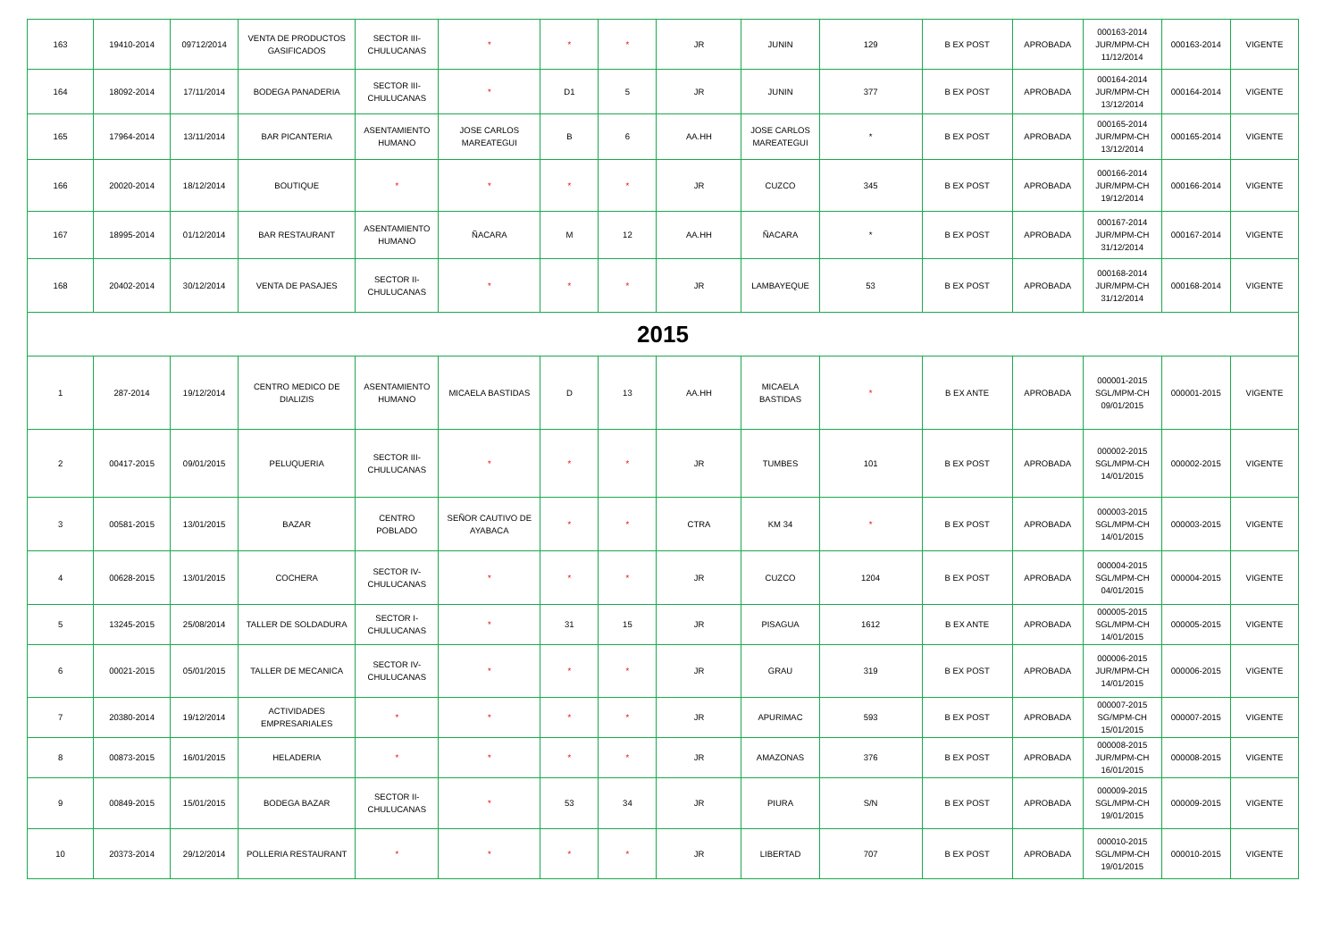| 163 | 19410-2014 | 09712/2014 | VENTA DE PRODUCTOS GASIFICADOS | SECTOR III-CHULUCANAS | * | * | * | JR | JUNIN | 129 | B EX POST | APROBADA | 000163-2014 JUR/MPM-CH 11/12/2014 | 000163-2014 | VIGENTE |
| 164 | 18092-2014 | 17/11/2014 | BODEGA PANADERIA | SECTOR III-CHULUCANAS | * | D1 | 5 | JR | JUNIN | 377 | B EX POST | APROBADA | 000164-2014 JUR/MPM-CH 13/12/2014 | 000164-2014 | VIGENTE |
| 165 | 17964-2014 | 13/11/2014 | BAR PICANTERIA | ASENTAMIENTO HUMANO | JOSE CARLOS MAREATEGUI | B | 6 | AA.HH | JOSE CARLOS MAREATEGUI | * | B EX POST | APROBADA | 000165-2014 JUR/MPM-CH 13/12/2014 | 000165-2014 | VIGENTE |
| 166 | 20020-2014 | 18/12/2014 | BOUTIQUE | * | * | * | * | JR | CUZCO | 345 | B EX POST | APROBADA | 000166-2014 JUR/MPM-CH 19/12/2014 | 000166-2014 | VIGENTE |
| 167 | 18995-2014 | 01/12/2014 | BAR RESTAURANT | ASENTAMIENTO HUMANO | ÑACARA | M | 12 | AA.HH | ÑACARA | * | B EX POST | APROBADA | 000167-2014 JUR/MPM-CH 31/12/2014 | 000167-2014 | VIGENTE |
| 168 | 20402-2014 | 30/12/2014 | VENTA DE PASAJES | SECTOR II-CHULUCANAS | * | * | * | JR | LAMBAYEQUE | 53 | B EX POST | APROBADA | 000168-2014 JUR/MPM-CH 31/12/2014 | 000168-2014 | VIGENTE |
| 2015 | | | | | | | | | | | | | | | |
| 1 | 287-2014 | 19/12/2014 | CENTRO MEDICO DE DIALIZIS | ASENTAMIENTO HUMANO | MICAELA BASTIDAS | D | 13 | AA.HH | MICAELA BASTIDAS | * | B EX ANTE | APROBADA | 000001-2015 SGL/MPM-CH 09/01/2015 | 000001-2015 | VIGENTE |
| 2 | 00417-2015 | 09/01/2015 | PELUQUERIA | SECTOR III-CHULUCANAS | * | * | * | JR | TUMBES | 101 | B EX POST | APROBADA | 000002-2015 SGL/MPM-CH 14/01/2015 | 000002-2015 | VIGENTE |
| 3 | 00581-2015 | 13/01/2015 | BAZAR | CENTRO POBLADO | SEÑOR CAUTIVO DE AYABACA | * | * | CTRA | KM 34 | * | B EX POST | APROBADA | 000003-2015 SGL/MPM-CH 14/01/2015 | 000003-2015 | VIGENTE |
| 4 | 00628-2015 | 13/01/2015 | COCHERA | SECTOR IV-CHULUCANAS | * | * | * | JR | CUZCO | 1204 | B EX POST | APROBADA | 000004-2015 SGL/MPM-CH 04/01/2015 | 000004-2015 | VIGENTE |
| 5 | 13245-2015 | 25/08/2014 | TALLER DE SOLDADURA | SECTOR I-CHULUCANAS | * | 31 | 15 | JR | PISAGUA | 1612 | B EX ANTE | APROBADA | 000005-2015 SGL/MPM-CH 14/01/2015 | 000005-2015 | VIGENTE |
| 6 | 00021-2015 | 05/01/2015 | TALLER DE MECANICA | SECTOR IV-CHULUCANAS | * | * | * | JR | GRAU | 319 | B EX POST | APROBADA | 000006-2015 JUR/MPM-CH 14/01/2015 | 000006-2015 | VIGENTE |
| 7 | 20380-2014 | 19/12/2014 | ACTIVIDADES EMPRESARIALES | * | * | * | * | JR | APURIMAC | 593 | B EX POST | APROBADA | 000007-2015 SG/MPM-CH 15/01/2015 | 000007-2015 | VIGENTE |
| 8 | 00873-2015 | 16/01/2015 | HELADERIA | * | * | * | * | JR | AMAZONAS | 376 | B EX POST | APROBADA | 000008-2015 JUR/MPM-CH 16/01/2015 | 000008-2015 | VIGENTE |
| 9 | 00849-2015 | 15/01/2015 | BODEGA BAZAR | SECTOR II-CHULUCANAS | * | 53 | 34 | JR | PIURA | S/N | B EX POST | APROBADA | 000009-2015 SGL/MPM-CH 19/01/2015 | 000009-2015 | VIGENTE |
| 10 | 20373-2014 | 29/12/2014 | POLLERIA RESTAURANT | * | * | * | * | JR | LIBERTAD | 707 | B EX POST | APROBADA | 000010-2015 SGL/MPM-CH 19/01/2015 | 000010-2015 | VIGENTE |